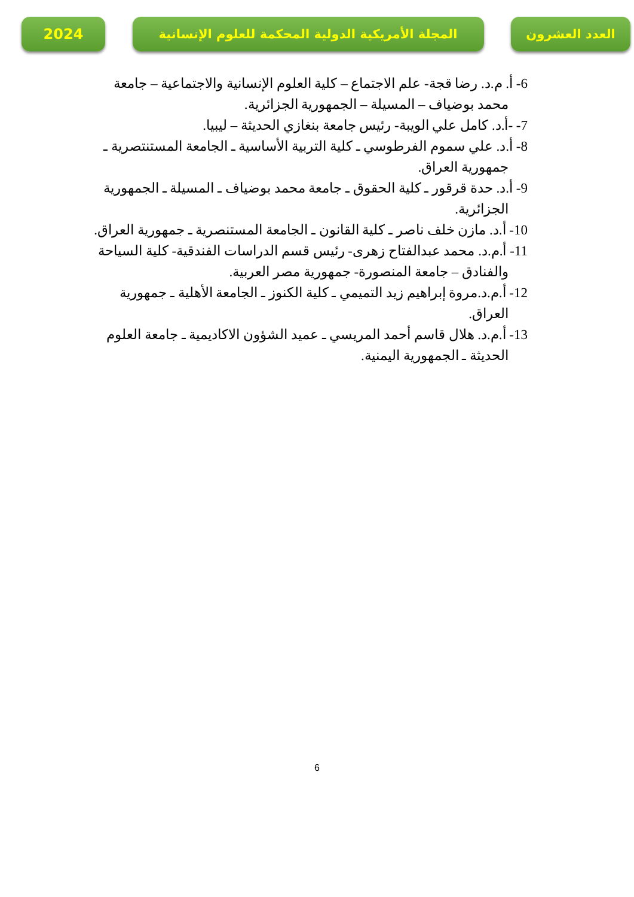2024
المجلة الأمريكية الدولية المحكمة للعلوم الإنسانية
العدد العشرون
6- أ. م.د. رضا قجة- علم الاجتماع – كلية العلوم الإنسانية والاجتماعية – جامعة محمد بوضياف – المسيلة – الجمهورية الجزائرية.
7- -أ.د. كامل علي الويبة- رئيس جامعة بنغازي الحديثة – ليبيا.
8- أ.د. علي سموم الفرطوسي ـ كلية التربية الأساسية ـ الجامعة المستنتصرية ـ جمهورية العراق.
9- أ.د. حدة قرقور ـ كلية الحقوق ـ جامعة محمد بوضياف ـ المسيلة ـ الجمهورية الجزائرية.
10- أ.د. مازن خلف ناصر ـ كلية القانون ـ الجامعة المستنصرية ـ جمهورية العراق.
11- أ.م.د. محمد عبدالفتاح زهرى- رئيس قسم الدراسات الفندقية- كلية السياحة والفنادق – جامعة المنصورة- جمهورية مصر العربية.
12- أ.م.د.مروة إبراهيم زيد التميمي ـ كلية الكنوز ـ الجامعة الأهلية ـ جمهورية العراق.
13- أ.م.د. هلال قاسم أحمد المريسي ـ عميد الشؤون الاكاديمية ـ جامعة العلوم الحديثة ـ الجمهورية اليمنية.
6